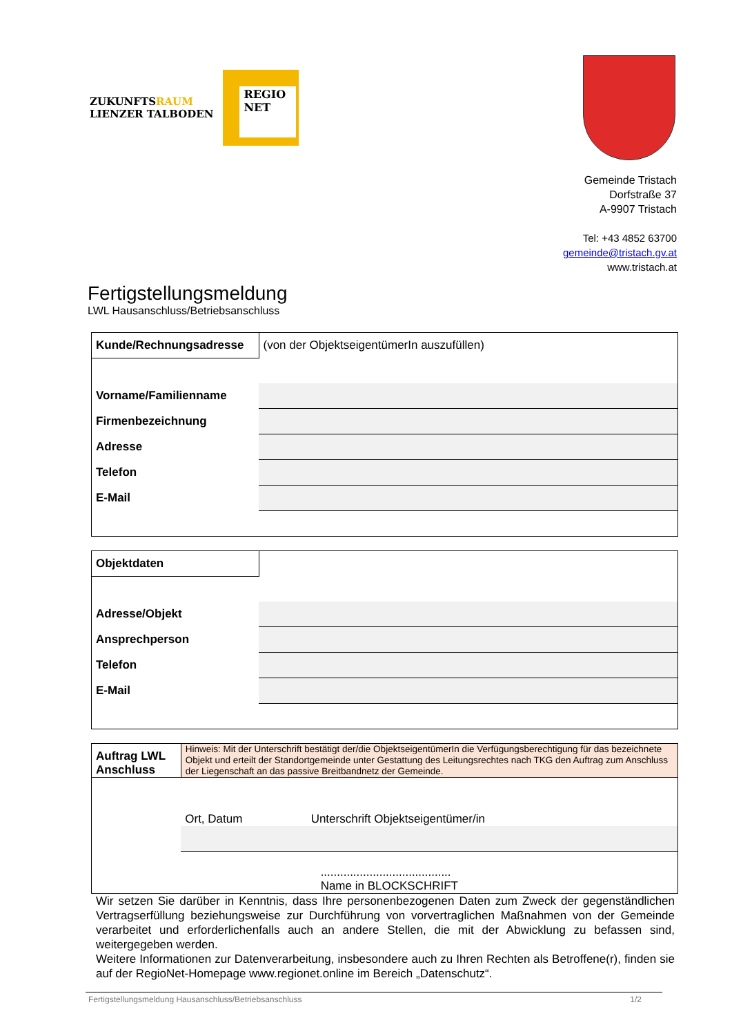ZUKUNFTSRAUM
LIENZER TALBODEN
REGIO
NET
Gemeinde Tristach
Dorfstraße 37
A-9907 Tristach
Tel: +43 4852 63700
gemeinde@tristach.gv.at
www.tristach.at
Fertigstellungsmeldung
LWL Hausanschluss/Betriebsanschluss
| Kunde/Rechnungsadresse | (von der ObjektseigentümerIn auszufüllen) |
| Vorname/Familienname | |
| Firmenbezeichnung | |
| Adresse | |
| Telefon | |
| E-Mail | |
| Objektdaten | |
| Adresse/Objekt | |
| Ansprechperson | |
| Telefon | |
| E-Mail | |
| Auftrag LWL Anschluss | Hinweis: Mit der Unterschrift bestätigt der/die ObjektseigentümerIn die Verfügungsberechtigung für das bezeichnete Objekt und erteilt der Standortgemeinde unter Gestattung des Leitungsrechtes nach TKG den Auftrag zum Anschluss der Liegenschaft an das passive Breitbandnetz der Gemeinde. | |
| | Ort, Datum | Unterschrift Objektseigentümer/in |
| | | ........................................ Name in BLOCKSCHRIFT |
Wir setzen Sie darüber in Kenntnis, dass Ihre personenbezogenen Daten zum Zweck der gegenständlichen Vertragserfüllung beziehungsweise zur Durchführung von vorvertraglichen Maßnahmen von der Gemeinde verarbeitet und erforderlichenfalls auch an andere Stellen, die mit der Abwicklung zu befassen sind, weitergegeben werden.
Weitere Informationen zur Datenverarbeitung, insbesondere auch zu Ihren Rechten als Betroffene(r), finden sie auf der RegioNet-Homepage www.regionet.online im Bereich „Datenschutz“.
Fertigstellungsmeldung Hausanschluss/Betriebsanschluss 1/2